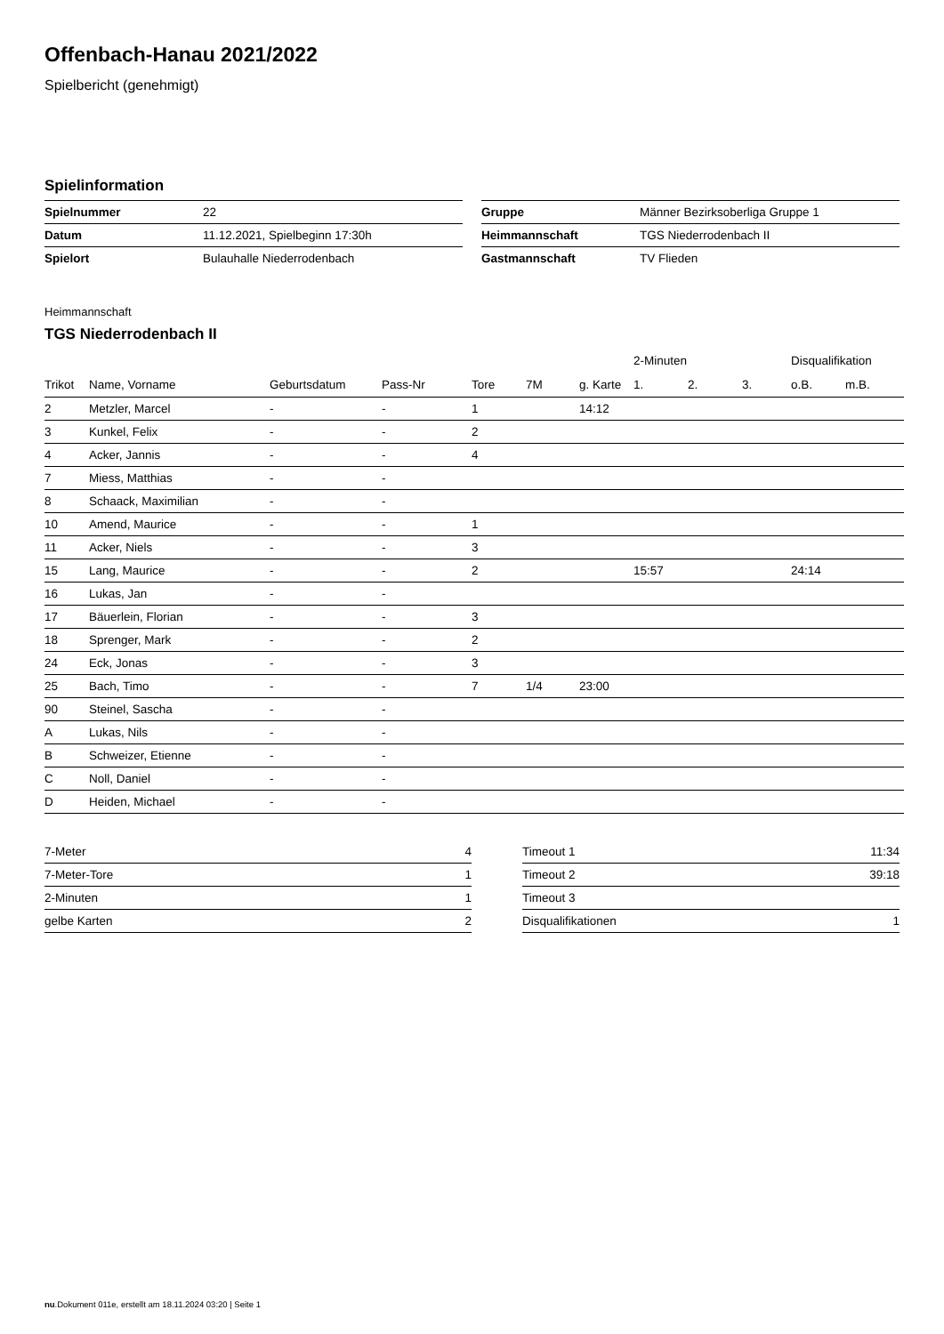Offenbach-Hanau 2021/2022
Spielbericht (genehmigt)
Spielinformation
| Spielnummer | 22 |
| Datum | 11.12.2021, Spielbeginn 17:30h |
| Spielort | Bulauhalle Niederrodenbach |
| Gruppe | Männer Bezirksoberliga Gruppe 1 |
| Heimmannschaft | TGS Niederrodenbach II |
| Gastmannschaft | TV Flieden |
Heimmannschaft
TGS Niederrodenbach II
| | | | | | | | 2-Minuten | | | Disqualifikation | |
| --- | --- | --- | --- | --- | --- | --- | --- | --- | --- | --- | --- |
| Trikot | Name, Vorname | Geburtsdatum | Pass-Nr | Tore | 7M | g. Karte | 1. | 2. | 3. | o.B. | m.B. |
| 2 | Metzler, Marcel | - | - | 1 | | 14:12 | | | | | |
| 3 | Kunkel, Felix | - | - | 2 | | | | | | | |
| 4 | Acker, Jannis | - | - | 4 | | | | | | | |
| 7 | Miess, Matthias | - | - | | | | | | | | |
| 8 | Schaack, Maximilian | - | - | | | | | | | | |
| 10 | Amend, Maurice | - | - | 1 | | | | | | | |
| 11 | Acker, Niels | - | - | 3 | | | | | | | |
| 15 | Lang, Maurice | - | - | 2 | | | 15:57 | | | 24:14 | |
| 16 | Lukas, Jan | - | - | | | | | | | | |
| 17 | Bäuerlein, Florian | - | - | 3 | | | | | | | |
| 18 | Sprenger, Mark | - | - | 2 | | | | | | | |
| 24 | Eck, Jonas | - | - | 3 | | | | | | | |
| 25 | Bach, Timo | - | - | 7 | 1/4 | 23:00 | | | | | |
| 90 | Steinel, Sascha | - | - | | | | | | | | |
| A | Lukas, Nils | - | - | | | | | | | | |
| B | Schweizer, Etienne | - | - | | | | | | | | |
| C | Noll, Daniel | - | - | | | | | | | | |
| D | Heiden, Michael | - | - | | | | | | | | |
| 7-Meter | 4 |
| 7-Meter-Tore | 1 |
| 2-Minuten | 1 |
| gelbe Karten | 2 |
| Timeout 1 | 11:34 |
| Timeout 2 | 39:18 |
| Timeout 3 | |
| Disqualifikationen | 1 |
nu.Dokument 011e, erstellt am 18.11.2024 03:20 | Seite 1